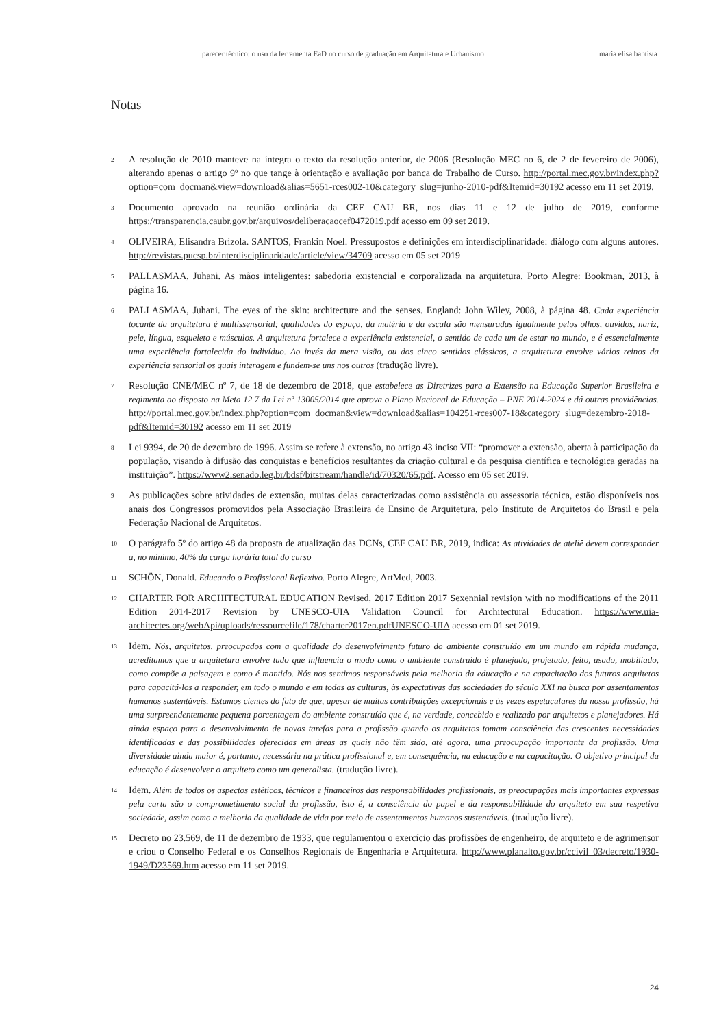parecer técnico: o uso da ferramenta EaD no curso de graduação em Arquitetura e Urbanismo maria elisa baptista
Notas
<sup>2</sup>
A resolução de 2010 manteve na íntegra o texto da resolução anterior, de 2006 (Resolução MEC no 6, de 2 de fevereiro de 2006), alterando apenas o artigo 9º no que tange à orientação e avaliação por banca do Trabalho de Curso. http://portal.mec.gov.br/index.php?option=com_docman&view=download&alias=5651-rces002-10&category_slug=junho-2010-pdf&Itemid=30192 acesso em 11 set 2019.
<sup>3</sup>
Documento aprovado na reunião ordinária da CEF CAU BR, nos dias 11 e 12 de julho de 2019, conforme https://transparencia.caubr.gov.br/arquivos/deliberacaocef0472019.pdf acesso em 09 set 2019.
<sup>4</sup>
OLIVEIRA, Elisandra Brizola. SANTOS, Frankin Noel. Pressupostos e definições em interdisciplinaridade: diálogo com alguns autores. http://revistas.pucsp.br/interdisciplinaridade/article/view/34709 acesso em 05 set 2019
<sup>5</sup>
PALLASMAA, Juhani. As mãos inteligentes: sabedoria existencial e corporalizada na arquitetura. Porto Alegre: Bookman, 2013, à página 16.
<sup>6</sup>
PALLASMAA, Juhani. The eyes of the skin: architecture and the senses. England: John Wiley, 2008, à página 48. Cada experiência tocante da arquitetura é multissensorial; qualidades do espaço, da matéria e da escala são mensuradas igualmente pelos olhos, ouvidos, nariz, pele, língua, esqueleto e músculos. A arquitetura fortalece a experiência existencial, o sentido de cada um de estar no mundo, e é essencialmente uma experiência fortalecida do indivíduo. Ao invés da mera visão, ou dos cinco sentidos clássicos, a arquitetura envolve vários reinos da experiência sensorial os quais interagem e fundem-se uns nos outros (tradução livre).
<sup>7</sup>
Resolução CNE/MEC nº 7, de 18 de dezembro de 2018, que estabelece as Diretrizes para a Extensão na Educação Superior Brasileira e regimenta ao disposto na Meta 12.7 da Lei nº 13005/2014 que aprova o Plano Nacional de Educação – PNE 2014-2024 e dá outras providências. http://portal.mec.gov.br/index.php?option=com_docman&view=download&alias=104251-rces007-18&category_slug=dezembro-2018-pdf&Itemid=30192 acesso em 11 set 2019
<sup>8</sup>
Lei 9394, de 20 de dezembro de 1996. Assim se refere à extensão, no artigo 43 inciso VII: “promover a extensão, aberta à participação da população, visando à difusão das conquistas e benefícios resultantes da criação cultural e da pesquisa científica e tecnológica geradas na instituição”. https://www2.senado.leg.br/bdsf/bitstream/handle/id/70320/65.pdf. Acesso em 05 set 2019.
<sup>9</sup>
As publicações sobre atividades de extensão, muitas delas caracterizadas como assistência ou assessoria técnica, estão disponíveis nos anais dos Congressos promovidos pela Associação Brasileira de Ensino de Arquitetura, pelo Instituto de Arquitetos do Brasil e pela Federação Nacional de Arquitetos.
<sup>10</sup>
O parágrafo 5º do artigo 48 da proposta de atualização das DCNs, CEF CAU BR, 2019, indica: As atividades de ateliê devem corresponder a, no mínimo, 40% da carga horária total do curso
<sup>11</sup>
SCHÖN, Donald. Educando o Profissional Reflexivo. Porto Alegre, ArtMed, 2003.
<sup>12</sup>
CHARTER FOR ARCHITECTURAL EDUCATION Revised, 2017 Edition 2017 Sexennial revision with no modifications of the 2011 Edition 2014-2017 Revision by UNESCO-UIA Validation Council for Architectural Education. https://www.uia-architectes.org/webApi/uploads/ressourcefile/178/charter2017en.pdfUNESCO-UIA acesso em 01 set 2019.
<sup>13</sup>
Idem. Nós, arquitetos, preocupados com a qualidade do desenvolvimento futuro do ambiente construído em um mundo em rápida mudança, acreditamos que a arquitetura envolve tudo que influencia o modo como o ambiente construído é planejado, projetado, feito, usado, mobiliado, como compõe a paisagem e como é mantido. Nós nos sentimos responsáveis pela melhoria da educação e na capacitação dos futuros arquitetos para capacitá-los a responder, em todo o mundo e em todas as culturas, às expectativas das sociedades do século XXI na busca por assentamentos humanos sustentáveis. Estamos cientes do fato de que, apesar de muitas contribuições excepcionais e às vezes espetaculares da nossa profissão, há uma surpreendentemente pequena porcentagem do ambiente construído que é, na verdade, concebido e realizado por arquitetos e planejadores. Há ainda espaço para o desenvolvimento de novas tarefas para a profissão quando os arquitetos tomam consciência das crescentes necessidades identificadas e das possibilidades oferecidas em áreas as quais não têm sido, até agora, uma preocupação importante da profissão. Uma diversidade ainda maior é, portanto, necessária na prática profissional e, em consequência, na educação e na capacitação. O objetivo principal da educação é desenvolver o arquiteto como um generalista. (tradução livre).
<sup>14</sup>
Idem. Além de todos os aspectos estéticos, técnicos e financeiros das responsabilidades profissionais, as preocupações mais importantes expressas pela carta são o comprometimento social da profissão, isto é, a consciência do papel e da responsabilidade do arquiteto em sua respetiva sociedade, assim como a melhoria da qualidade de vida por meio de assentamentos humanos sustentáveis. (tradução livre).
<sup>15</sup>
Decreto no 23.569, de 11 de dezembro de 1933, que regulamentou o exercício das profissões de engenheiro, de arquiteto e de agrimensor e criou o Conselho Federal e os Conselhos Regionais de Engenharia e Arquitetura. http://www.planalto.gov.br/ccivil_03/decreto/1930-1949/D23569.htm acesso em 11 set 2019.
24